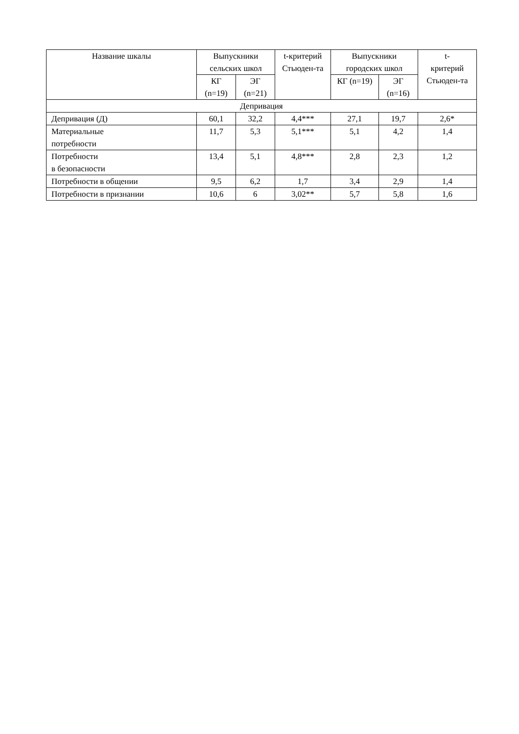| Название шкалы | Выпускники сельских школ | | t-критерий Стьюден-та | Выпускники городских школ | | t- критерий Стьюден-та |
| --- | --- | --- | --- | --- | --- | --- |
| | КГ (n=19) | ЭГ (n=21) | | КГ (n=19) | ЭГ (n=16) | |
| Депривация | | | | | | |
| Депривация (Д) | 60,1 | 32,2 | 4,4*** | 27,1 | 19,7 | 2,6* |
| Материальные потребности | 11,7 | 5,3 | 5,1*** | 5,1 | 4,2 | 1,4 |
| Потребности в безопасности | 13,4 | 5,1 | 4,8*** | 2,8 | 2,3 | 1,2 |
| Потребности в общении | 9,5 | 6,2 | 1,7 | 3,4 | 2,9 | 1,4 |
| Потребности в признании | 10,6 | 6 | 3,02** | 5,7 | 5,8 | 1,6 |